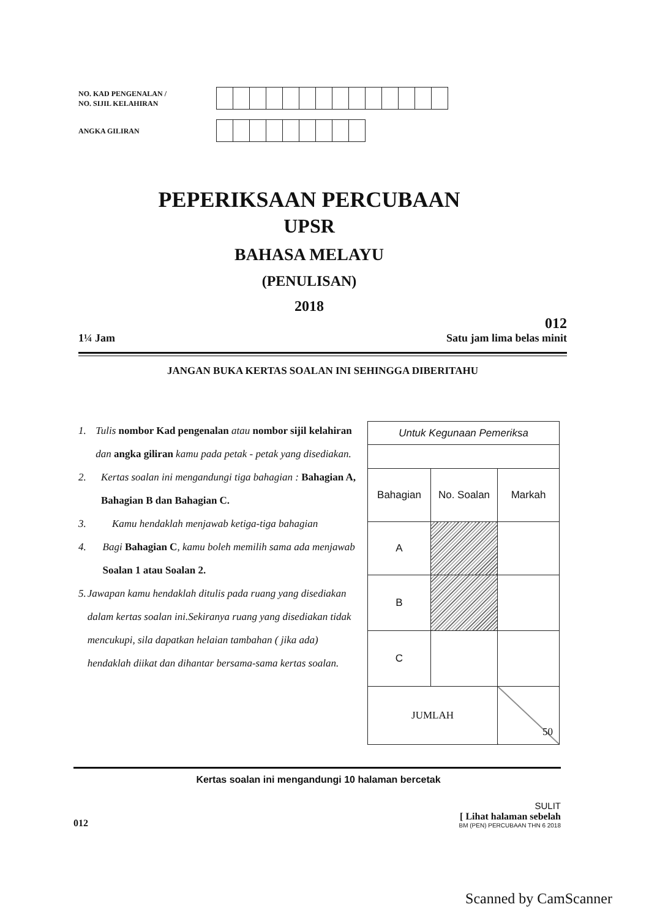NO. KAD PENGENALAN /
NO. SIJIL KELAHIRAN
ANGKA GILIRAN
PEPERIKSAAN PERCUBAAN
UPSR
BAHASA MELAYU
(PENULISAN)
2018
012
1¼ Jam Satu jam lima belas minit
JANGAN BUKA KERTAS SOALAN INI SEHINGGA DIBERITAHU
1. Tulis nombor Kad pengenalan atau nombor sijil kelahiran dan angka giliran kamu pada petak - petak yang disediakan.
2. Kertas soalan ini mengandungi tiga bahagian : Bahagian A, Bahagian B dan Bahagian C.
3. Kamu hendaklah menjawab ketiga-tiga bahagian
4. Bagi Bahagian C, kamu boleh memilih sama ada menjawab Soalan 1 atau Soalan 2.
5. Jawapan kamu hendaklah ditulis pada ruang yang disediakan dalam kertas soalan ini.Sekiranya ruang yang disediakan tidak mencukupi, sila dapatkan helaian tambahan ( jika ada) hendaklah diikat dan dihantar bersama-sama kertas soalan.
| Untuk Kegunaan Pemeriksa | | |
| Bahagian | No. Soalan | Markah |
| A | | |
| B | | |
| C | | |
| JUMLAH | | 50 |
Kertas soalan ini mengandungi 10 halaman bercetak
012
SULIT
[ Lihat halaman sebelah
BM (PEN) PERCUBAAN THN 6 2018
Scanned by CamScanner